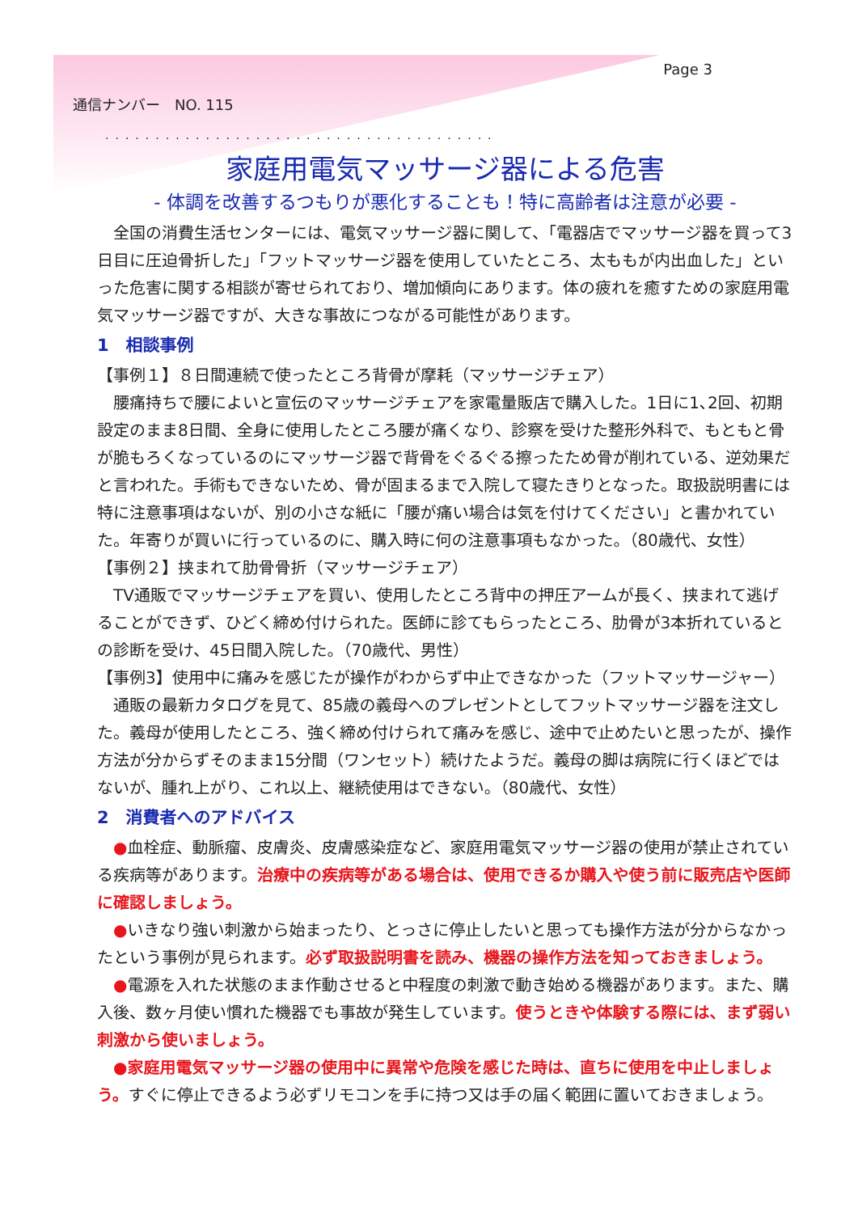通信ナンバー　NO. 115
Page 3
.......................................
家庭用電気マッサージ器による危害
- 体調を改善するつもりが悪化することも！特に高齢者は注意が必要 -
全国の消費生活センターには、電気マッサージ器に関して、「電器店でマッサージ器を買って3日目に圧迫骨折した」「フットマッサージ器を使用していたところ、太ももが内出血した」といった危害に関する相談が寄せられており、増加傾向にあります。体の疲れを癒すための家庭用電気マッサージ器ですが、大きな事故につながる可能性があります。
1　相談事例
【事例１】８日間連続で使ったところ背骨が摩耗（マッサージチェア）
腰痛持ちで腰によいと宣伝のマッサージチェアを家電量販店で購入した。1日に1､2回、初期設定のまま8日間、全身に使用したところ腰が痛くなり、診察を受けた整形外科で、もともと骨が脆もろくなっているのにマッサージ器で背骨をぐるぐる擦ったため骨が削れている、逆効果だと言われた。手術もできないため、骨が固まるまで入院して寝たきりとなった。取扱説明書には特に注意事項はないが、別の小さな紙に「腰が痛い場合は気を付けてください」と書かれていた。年寄りが買いに行っているのに、購入時に何の注意事項もなかった。（80歳代、女性）
【事例２】挟まれて肋骨骨折（マッサージチェア）
TV通販でマッサージチェアを買い、使用したところ背中の押圧アームが長く、挟まれて逃げることができず、ひどく締め付けられた。医師に診てもらったところ、肋骨が3本折れているとの診断を受け、45日間入院した。（70歳代、男性）
【事例3】使用中に痛みを感じたが操作がわからず中止できなかった（フットマッサージャー）
通販の最新カタログを見て、85歳の義母へのプレゼントとしてフットマッサージ器を注文した。義母が使用したところ、強く締め付けられて痛みを感じ、途中で止めたいと思ったが、操作方法が分からずそのまま15分間（ワンセット）続けたようだ。義母の脚は病院に行くほどではないが、腫れ上がり、これ以上、継続使用はできない。（80歳代、女性）
2　消費者へのアドバイス
●血栓症、動脈瘤、皮膚炎、皮膚感染症など、家庭用電気マッサージ器の使用が禁止されている疾病等があります。治療中の疾病等がある場合は、使用できるか購入や使う前に販売店や医師に確認しましょう。
●いきなり強い刺激から始まったり、とっさに停止したいと思っても操作方法が分からなかったという事例が見られます。必ず取扱説明書を読み、機器の操作方法を知っておきましょう。
●電源を入れた状態のまま作動させると中程度の刺激で動き始める機器があります。また、購入後、数ヶ月使い慣れた機器でも事故が発生しています。使うときや体験する際には、まず弱い刺激から使いましょう。
●家庭用電気マッサージ器の使用中に異常や危険を感じた時は、直ちに使用を中止しましょう。すぐに停止できるよう必ずリモコンを手に持つ又は手の届く範囲に置いておきましょう。